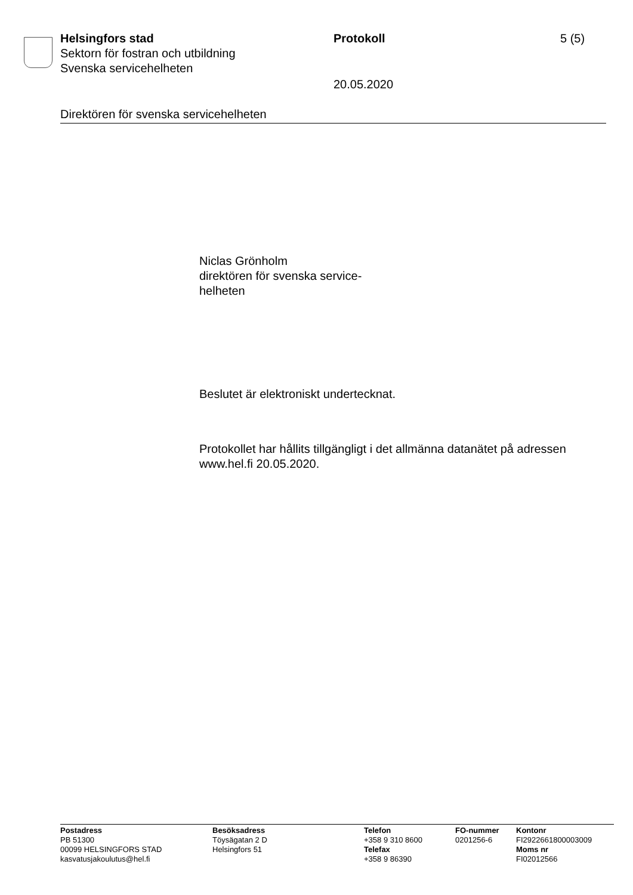Helsingfors stad Protokoll 5 (5)
Sektorn för fostran och utbildning
Svenska servicehelheten
20.05.2020
Direktören för svenska servicehelheten
Niclas Grönholm
direktören för svenska service-
helheten
Beslutet är elektroniskt undertecknat.
Protokollet har hållits tillgängligt i det allmänna datanätet på adressen
www.hel.fi 20.05.2020.
Postadress
PB 51300
00099 HELSINGFORS STAD
kasvatusjakoulutus@hel.fi
Besöksadress
Töysägatan 2 D
Helsingfors 51
Telefon
+358 9 310 8600
Telefax
+358 9 86390
FO-nummer
0201256-6
Kontonr
FI2922661800003009
Moms nr
FI02012566